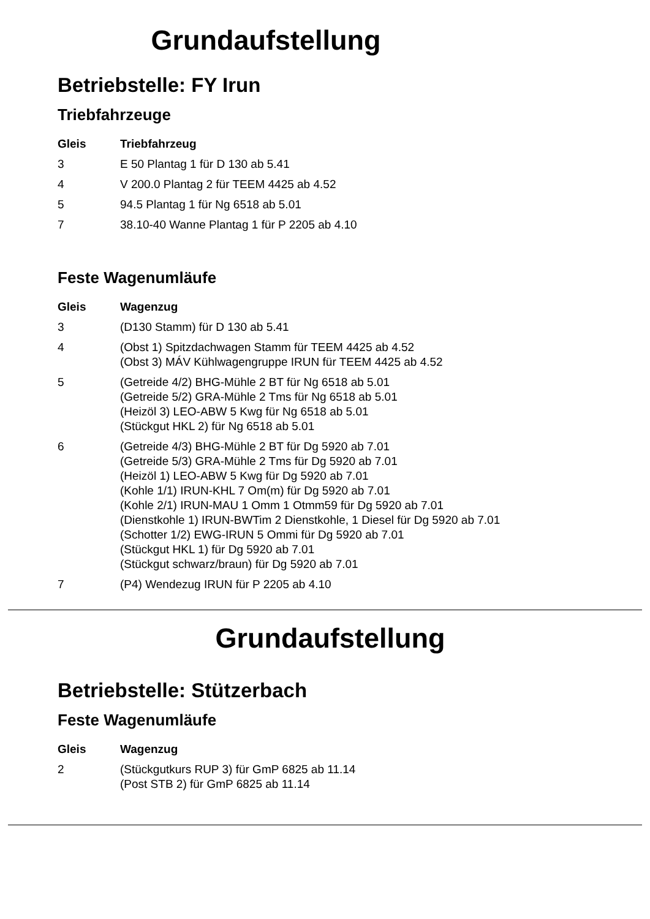Grundaufstellung
Betriebstelle: FY Irun
Triebfahrzeuge
| Gleis | Triebfahrzeug |
| --- | --- |
| 3 | E 50 Plantag 1 für D 130 ab 5.41 |
| 4 | V 200.0 Plantag 2 für TEEM 4425 ab 4.52 |
| 5 | 94.5 Plantag 1 für Ng 6518 ab 5.01 |
| 7 | 38.10-40 Wanne Plantag 1 für P 2205 ab 4.10 |
Feste Wagenumläufe
| Gleis | Wagenzug |
| --- | --- |
| 3 | (D130 Stamm) für D 130 ab 5.41 |
| 4 | (Obst 1) Spitzdachwagen Stamm für TEEM 4425 ab 4.52 (Obst 3) MÁV Kühlwagengruppe IRUN für TEEM 4425 ab 4.52 |
| 5 | (Getreide 4/2) BHG-Mühle 2 BT für Ng 6518 ab 5.01 (Getreide 5/2) GRA-Mühle 2 Tms für Ng 6518 ab 5.01 (Heizöl 3) LEO-ABW 5 Kwg für Ng 6518 ab 5.01 (Stückgut HKL 2) für Ng 6518 ab 5.01 |
| 6 | (Getreide 4/3) BHG-Mühle 2 BT für Dg 5920 ab 7.01 (Getreide 5/3) GRA-Mühle 2 Tms für Dg 5920 ab 7.01 (Heizöl 1) LEO-ABW 5 Kwg für Dg 5920 ab 7.01 (Kohle 1/1) IRUN-KHL 7 Om(m) für Dg 5920 ab 7.01 (Kohle 2/1) IRUN-MAU 1 Omm 1 Otmm59 für Dg 5920 ab 7.01 (Dienstkohle 1) IRUN-BWTim 2 Dienstkohle, 1 Diesel für Dg 5920 ab 7.01 (Schotter 1/2) EWG-IRUN 5 Ommi für Dg 5920 ab 7.01 (Stückgut HKL 1) für Dg 5920 ab 7.01 (Stückgut schwarz/braun) für Dg 5920 ab 7.01 |
| 7 | (P4) Wendezug IRUN für P 2205 ab 4.10 |
Grundaufstellung
Betriebstelle: Stützerbach
Feste Wagenumläufe
| Gleis | Wagenzug |
| --- | --- |
| 2 | (Stückgutkurs RUP 3) für GmP 6825 ab 11.14 (Post STB 2) für GmP 6825 ab 11.14 |